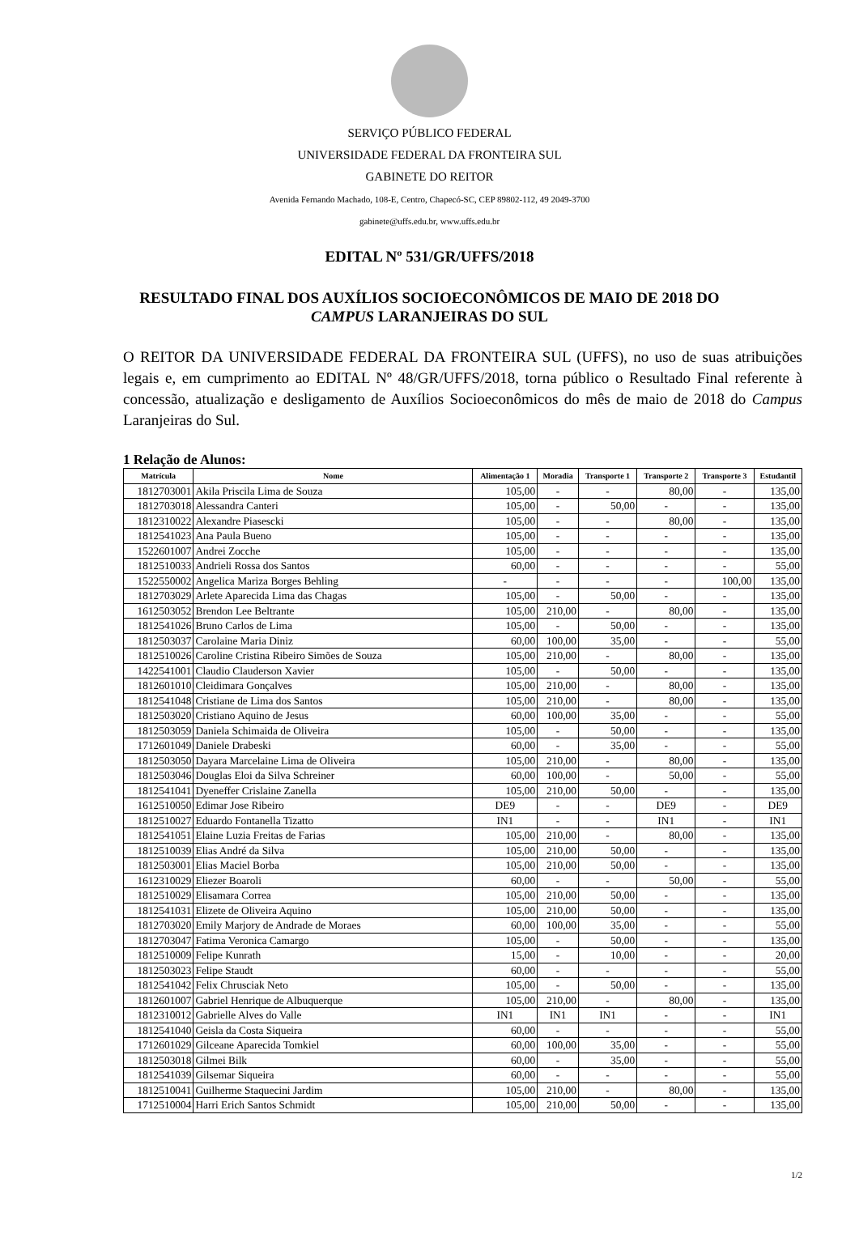SERVIÇO PÚBLICO FEDERAL
UNIVERSIDADE FEDERAL DA FRONTEIRA SUL
GABINETE DO REITOR
Avenida Fernando Machado, 108-E, Centro, Chapecó-SC, CEP 89802-112, 49 2049-3700
gabinete@uffs.edu.br, www.uffs.edu.br
EDITAL Nº 531/GR/UFFS/2018
RESULTADO FINAL DOS AUXÍLIOS SOCIOECONÔMICOS DE MAIO DE 2018 DO CAMPUS LARANJEIRAS DO SUL
O REITOR DA UNIVERSIDADE FEDERAL DA FRONTEIRA SUL (UFFS), no uso de suas atribuições legais e, em cumprimento ao EDITAL Nº 48/GR/UFFS/2018, torna público o Resultado Final referente à concessão, atualização e desligamento de Auxílios Socioeconômicos do mês de maio de 2018 do Campus Laranjeiras do Sul.
1 Relação de Alunos:
| Matrícula | Nome | Alimentação 1 | Moradia | Transporte 1 | Transporte 2 | Transporte 3 | Estudantil |
| --- | --- | --- | --- | --- | --- | --- | --- |
| 1812703001 | Akila Priscila Lima de Souza | 105,00 | - | - | 80,00 | - | 135,00 |
| 1812703018 | Alessandra Canteri | 105,00 | - | 50,00 | - | - | 135,00 |
| 1812310022 | Alexandre Piasescki | 105,00 | - | - | 80,00 | - | 135,00 |
| 1812541023 | Ana Paula Bueno | 105,00 | - | - | - | - | 135,00 |
| 1522601007 | Andrei Zocche | 105,00 | - | - | - | - | 135,00 |
| 1812510033 | Andrieli Rossa dos Santos | 60,00 | - | - | - | - | 55,00 |
| 1522550002 | Angelica Mariza Borges Behling | - | - | - | - | 100,00 | 135,00 |
| 1812703029 | Arlete Aparecida Lima das Chagas | 105,00 | - | 50,00 | - | - | 135,00 |
| 1612503052 | Brendon Lee Beltrante | 105,00 | 210,00 | - | 80,00 | - | 135,00 |
| 1812541026 | Bruno Carlos de Lima | 105,00 | - | 50,00 | - | - | 135,00 |
| 1812503037 | Carolaine Maria Diniz | 60,00 | 100,00 | 35,00 | - | - | 55,00 |
| 1812510026 | Caroline Cristina Ribeiro Simões de Souza | 105,00 | 210,00 | - | 80,00 | - | 135,00 |
| 1422541001 | Claudio Clauderson Xavier | 105,00 | - | 50,00 | - | - | 135,00 |
| 1812601010 | Cleidimara Gonçalves | 105,00 | 210,00 | - | 80,00 | - | 135,00 |
| 1812541048 | Cristiane de Lima dos Santos | 105,00 | 210,00 | - | 80,00 | - | 135,00 |
| 1812503020 | Cristiano Aquino de Jesus | 60,00 | 100,00 | 35,00 | - | - | 55,00 |
| 1812503059 | Daniela Schimaida de Oliveira | 105,00 | - | 50,00 | - | - | 135,00 |
| 1712601049 | Daniele Drabeski | 60,00 | - | 35,00 | - | - | 55,00 |
| 1812503050 | Dayara Marcelaine Lima de Oliveira | 105,00 | 210,00 | - | 80,00 | - | 135,00 |
| 1812503046 | Douglas Eloi da Silva Schreiner | 60,00 | 100,00 | - | 50,00 | - | 55,00 |
| 1812541041 | Dyeneffer Crislaine Zanella | 105,00 | 210,00 | 50,00 | - | - | 135,00 |
| 1612510050 | Edimar Jose Ribeiro | DE9 | - | - | DE9 | - | DE9 |
| 1812510027 | Eduardo Fontanella Tizatto | IN1 | - | - | IN1 | - | IN1 |
| 1812541051 | Elaine Luzia Freitas de Farias | 105,00 | 210,00 | - | 80,00 | - | 135,00 |
| 1812510039 | Elias André da Silva | 105,00 | 210,00 | 50,00 | - | - | 135,00 |
| 1812503001 | Elias Maciel Borba | 105,00 | 210,00 | 50,00 | - | - | 135,00 |
| 1612310029 | Eliezer Boaroli | 60,00 | - | - | 50,00 | - | 55,00 |
| 1812510029 | Elisamara Correa | 105,00 | 210,00 | 50,00 | - | - | 135,00 |
| 1812541031 | Elizete de Oliveira Aquino | 105,00 | 210,00 | 50,00 | - | - | 135,00 |
| 1812703020 | Emily Marjory de Andrade de Moraes | 60,00 | 100,00 | 35,00 | - | - | 55,00 |
| 1812703047 | Fatima Veronica Camargo | 105,00 | - | 50,00 | - | - | 135,00 |
| 1812510009 | Felipe Kunrath | 15,00 | - | 10,00 | - | - | 20,00 |
| 1812503023 | Felipe Staudt | 60,00 | - | - | - | - | 55,00 |
| 1812541042 | Felix Chrusciak Neto | 105,00 | - | 50,00 | - | - | 135,00 |
| 1812601007 | Gabriel Henrique de Albuquerque | 105,00 | 210,00 | - | 80,00 | - | 135,00 |
| 1812310012 | Gabrielle Alves do Valle | IN1 | IN1 | IN1 | - | - | IN1 |
| 1812541040 | Geisla da Costa Siqueira | 60,00 | - | - | - | - | 55,00 |
| 1712601029 | Gilceane Aparecida Tomkiel | 60,00 | 100,00 | 35,00 | - | - | 55,00 |
| 1812503018 | Gilmei Bilk | 60,00 | - | 35,00 | - | - | 55,00 |
| 1812541039 | Gilsemar Siqueira | 60,00 | - | - | - | - | 55,00 |
| 1812510041 | Guilherme Staquecini Jardim | 105,00 | 210,00 | - | 80,00 | - | 135,00 |
| 1712510004 | Harri Erich Santos Schmidt | 105,00 | 210,00 | 50,00 | - | - | 135,00 |
1/2